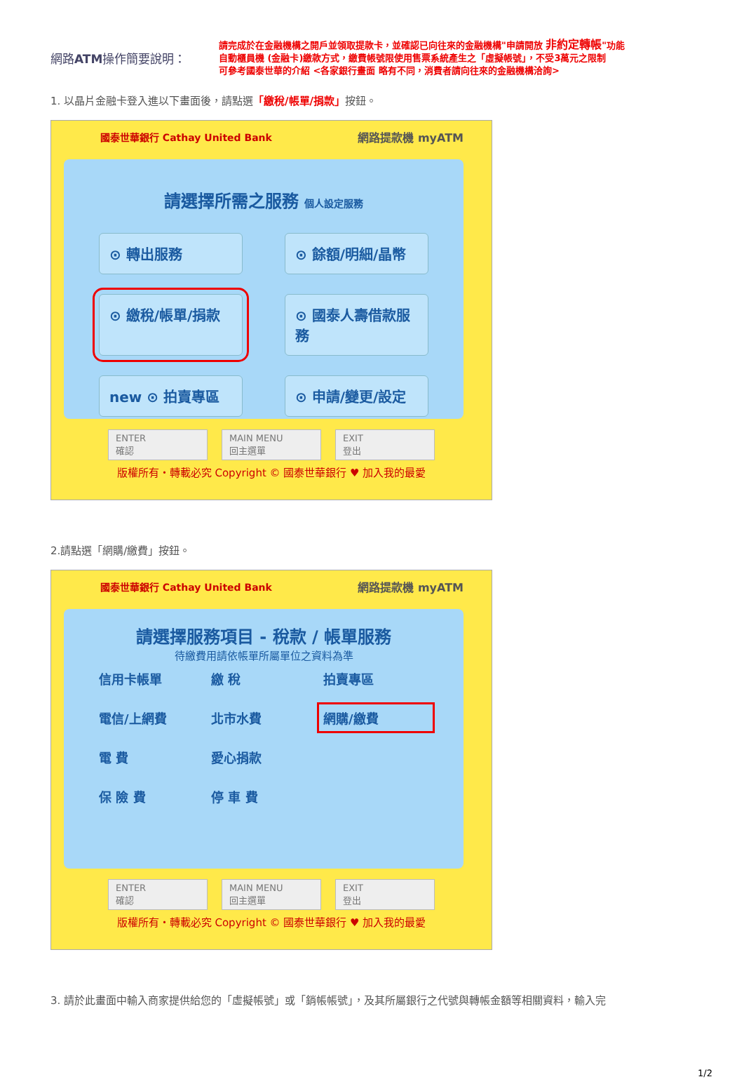網路ATM操作簡要說明：
請完成於在金融機構之開戶並領取提款卡，並確認已向往來的金融機構"申請開放 非約定轉帳"功能
自動櫃員機 (金融卡)繳款方式，繳費帳號限使用售票系統產生之「虛擬帳號」，不受3萬元之限制
可參考國泰世華的介紹 <各家銀行畫面 略有不同，消費者請向往來的金融機構洽詢>
1. 以晶片金融卡登入進以下畫面後，請點選「繳稅/帳單/捐款」按鈕。
國泰世華銀行 Cathay United Bank 網路提款機 myATM
請選擇所需之服務 個人設定服務
⊙ 轉出服務
⊙ 餘額/明細/晶幣
⊙ 繳稅/帳單/捐款
⊙ 國泰人壽借款服務
new ⊙ 拍賣專區
⊙ 申請/變更/設定
ENTER
確認
MAIN MENU
回主選單
EXIT
登出
版權所有・轉載必究 Copyright © 國泰世華銀行 ♥ 加入我的最愛
2.請點選「網購/繳費」按鈕。
國泰世華銀行 Cathay United Bank 網路提款機 myATM
請選擇服務項目 - 稅款 / 帳單服務
待繳費用請依帳單所屬單位之資料為準
信用卡帳單 繳 稅 拍賣專區 電信/上網費 北市水費 網購/繳費 電 費 愛心捐款 保 險 費 停 車 費
ENTER
確認
MAIN MENU
回主選單
EXIT
登出
版權所有・轉載必究 Copyright © 國泰世華銀行 ♥ 加入我的最愛
3. 請於此畫面中輸入商家提供給您的「虛擬帳號」或「銷帳帳號」，及其所屬銀行之代號與轉帳金額等相關資料，輸入完
1/2